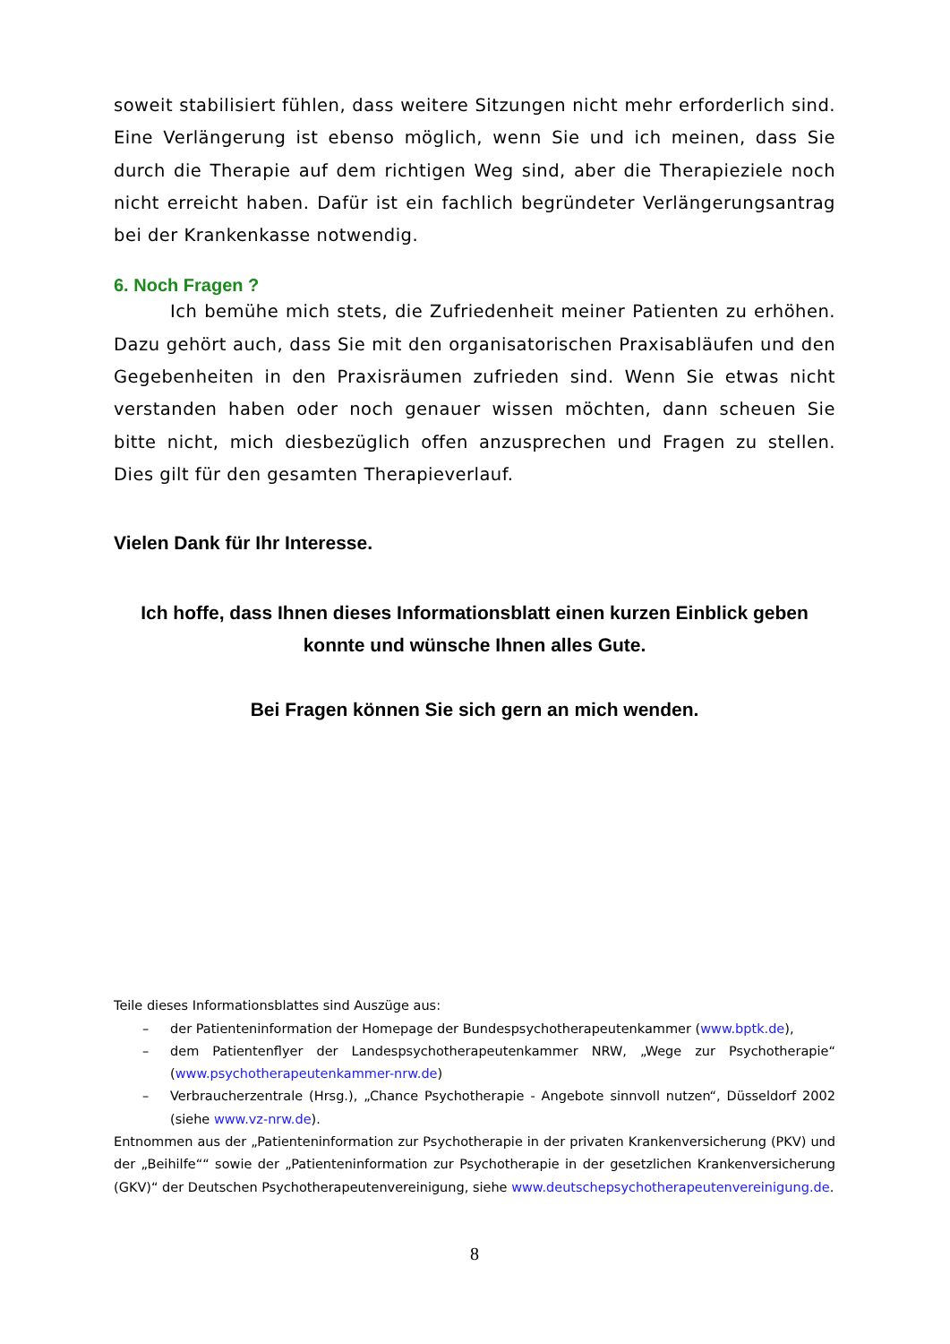soweit stabilisiert fühlen, dass weitere Sitzungen nicht mehr erforderlich sind. Eine Verlängerung ist ebenso möglich, wenn Sie und ich meinen, dass Sie durch die Therapie auf dem richtigen Weg sind, aber die Therapieziele noch nicht erreicht haben. Dafür ist ein fachlich begründeter Verlängerungsantrag bei der Krankenkasse notwendig.
6. Noch Fragen ?
Ich bemühe mich stets, die Zufriedenheit meiner Patienten zu erhöhen. Dazu gehört auch, dass Sie mit den organisatorischen Praxisabläufen und den Gegebenheiten in den Praxisräumen zufrieden sind. Wenn Sie etwas nicht verstanden haben oder noch genauer wissen möchten, dann scheuen Sie bitte nicht, mich diesbezüglich offen anzusprechen und Fragen zu stellen. Dies gilt für den gesamten Therapieverlauf.
Vielen Dank für Ihr Interesse.
Ich hoffe, dass Ihnen dieses Informationsblatt einen kurzen Einblick geben konnte und wünsche Ihnen alles Gute.
Bei Fragen können Sie sich gern an mich wenden.
Teile dieses Informationsblattes sind Auszüge aus:
– der Patienteninformation der Homepage der Bundespsychotherapeutenkammer (www.bptk.de),
– dem Patientenflyer der Landespsychotherapeutenkammer NRW, „Wege zur Psychotherapie“ (www.psychotherapeutenkammer-nrw.de)
– Verbraucherzentrale (Hrsg.), „Chance Psychotherapie - Angebote sinnvoll nutzen“, Düsseldorf 2002 (siehe www.vz-nrw.de).
Entnommen aus der „Patienteninformation zur Psychotherapie in der privaten Krankenversicherung (PKV) und der „Beihilfe““ sowie der „Patienteninformation zur Psychotherapie in der gesetzlichen Krankenversicherung (GKV)“ der Deutschen Psychotherapeutenvereinigung, siehe www.deutschepsychotherapeutenvereinigung.de.
8